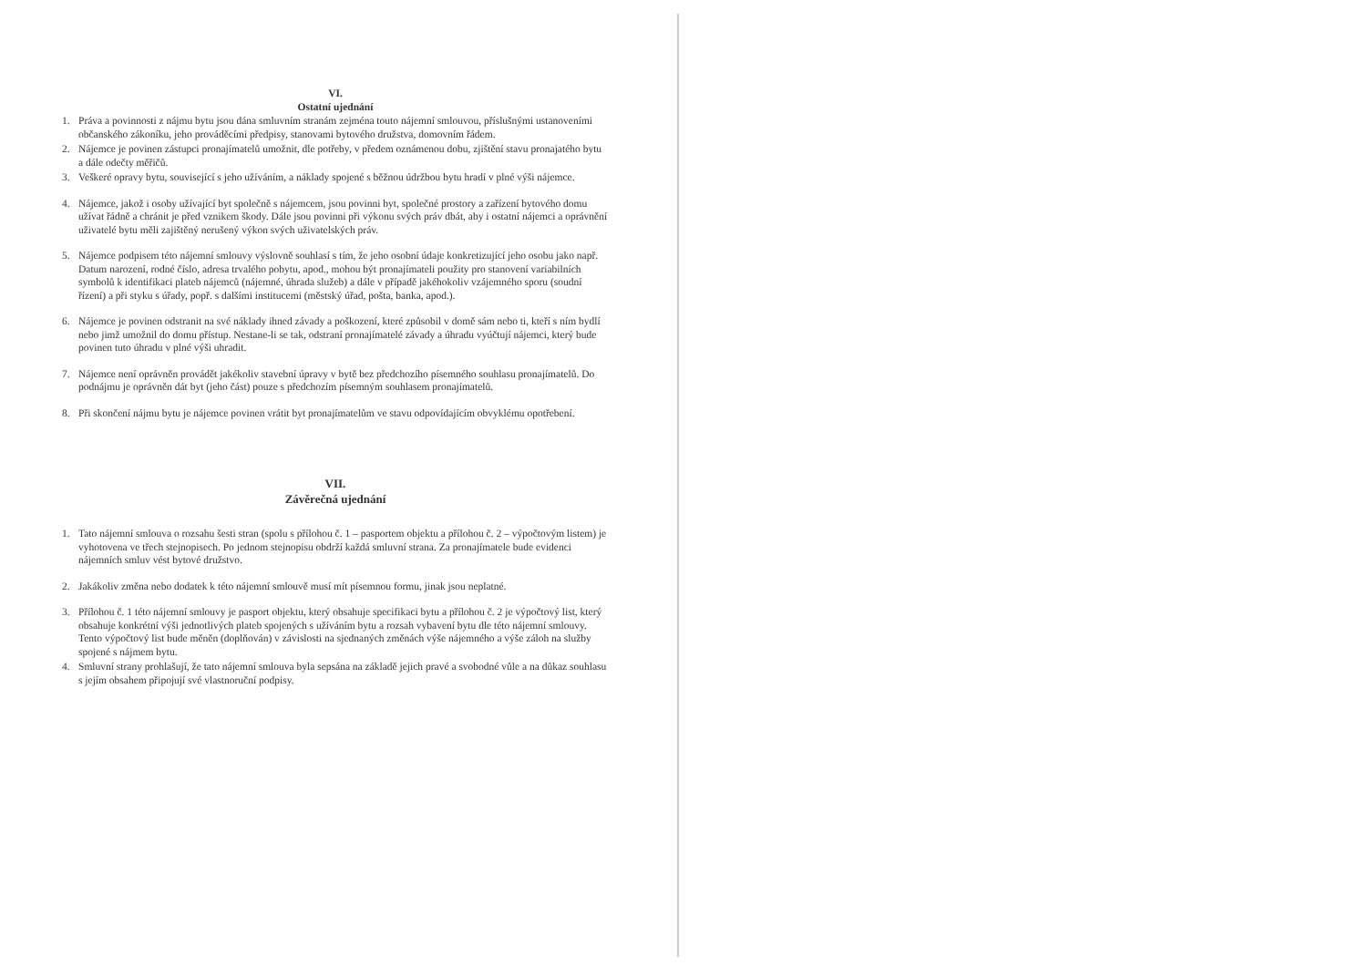VI.
Ostatní ujednání
1. Práva a povinnosti z nájmu bytu jsou dána smluvním stranám zejména touto nájemní smlouvou, příslušnými ustanoveními občanského zákoníku, jeho prováděcími předpisy, stanovami bytového družstva, domovním řádem.
2. Nájemce je povinen zástupci pronajímatelů umožnit, dle potřeby, v předem oznámenou dobu, zjištění stavu pronajatého bytu a dále odečty měřičů.
3. Veškeré opravy bytu, související s jeho užíváním, a náklady spojené s běžnou údržbou bytu hradí v plné výši nájemce.
4. Nájemce, jakož i osoby užívající byt společně s nájemcem, jsou povinni byt, společné prostory a zařízení bytového domu užívat řádně a chránit je před vznikem škody. Dále jsou povinni při výkonu svých práv dbát, aby i ostatní nájemci a oprávnění uživatelé bytu měli zajištěný nerušený výkon svých uživatelských práv.
5. Nájemce podpisem této nájemní smlouvy výslovně souhlasí s tím, že jeho osobní údaje konkretizující jeho osobu jako např. Datum narození, rodné číslo, adresa trvalého pobytu, apod., mohou být pronajímateli použity pro stanovení variabilních symbolů k identifikaci plateb nájemců (nájemné, úhrada služeb) a dále v případě jakéhokoliv vzájemného sporu (soudní řízení) a při styku s úřady, popř. s dalšími institucemi (městský úřad, pošta, banka, apod.).
6. Nájemce je povinen odstranit na své náklady ihned závady a poškození, které způsobil v domě sám nebo ti, kteří s ním bydlí nebo jimž umožnil do domu přístup. Nestane-li se tak, odstraní pronajímatelé závady a úhradu vyúčtují nájemci, který bude povinen tuto úhradu v plné výši uhradit.
7. Nájemce není oprávněn provádět jakékoliv stavební úpravy v bytě bez předchozího písemného souhlasu pronajímatelů. Do podnájmu je oprávněn dát byt (jeho část) pouze s předchozím písemným souhlasem pronajímatelů.
8. Při skončení nájmu bytu je nájemce povinen vrátit byt pronajímatelům ve stavu odpovídajícím obvyklému opotřebení.
VII.
Závěrečná ujednání
1. Tato nájemní smlouva o rozsahu šesti stran (spolu s přílohou č. 1 – pasportem objektu a přílohou č. 2 – výpočtovým listem) je vyhotovena ve třech stejnopisech. Po jednom stejnopisu obdrží každá smluvní strana. Za pronajímatele bude evidenci nájemních smluv vést bytové družstvo.
2. Jakákoliv změna nebo dodatek k této nájemní smlouvě musí mít písemnou formu, jinak jsou neplatné.
3. Přílohou č. 1 této nájemní smlouvy je pasport objektu, který obsahuje specifikaci bytu a přílohou č. 2 je výpočtový list, který obsahuje konkrétní výši jednotlivých plateb spojených s užíváním bytu a rozsah vybavení bytu dle této nájemní smlouvy. Tento výpočtový list bude měněn (doplňován) v závislosti na sjednaných změnách výše nájemného a výše záloh na služby spojené s nájmem bytu.
4. Smluvní strany prohlašují, že tato nájemní smlouva byla sepsána na základě jejich pravé a svobodné vůle a na důkaz souhlasu s jejím obsahem připojují své vlastnoruční podpisy.